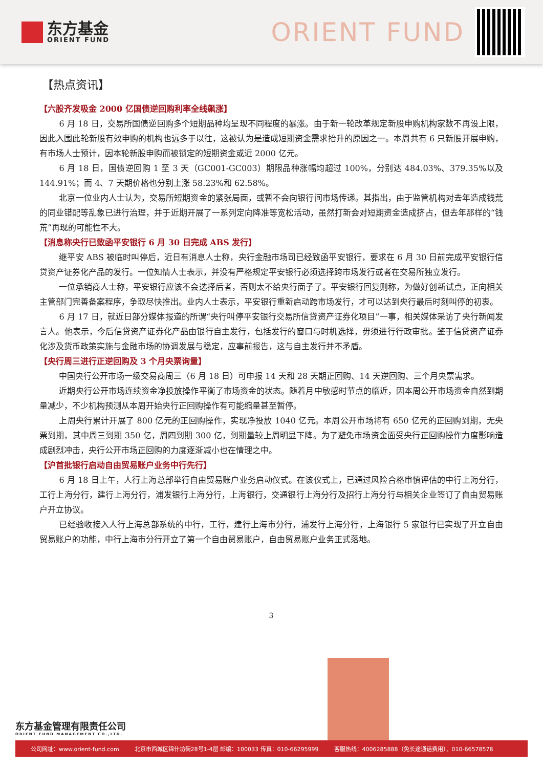东方基金
ORIENT FUND
ORIENT FUND
【热点资讯】
【六股齐发吸金 2000 亿国债逆回购利率全线飙涨】
6 月 18 日，交易所国债逆回购多个短期品种均呈现不同程度的暴涨。由于新一轮改革规定新股申购机构家数不再设上限，因此入围此轮新股有效申购的机构也远多于以往，这被认为是造成短期资金需求抬升的原因之一。本周共有 6 只新股开展申购，有市场人士预计，因本轮新股申购而被锁定的短期资金或近 2000 亿元。
6 月 18 日，国债逆回购 1 至 3 天（GC001-GC003）期限品种涨幅均超过 100%，分别达 484.03%、379.35%以及 144.91%；而 4、7 天期价格也分别上涨 58.23%和 62.58%。
北京一位业内人士认为，交易所短期资金的紧张局面，或暂不会向银行间市场传递。其指出，由于监管机构对去年造成钱荒的同业错配等乱象已进行治理，并于近期开展了一系列定向降准等宽松活动，虽然打新会对短期资金造成挤占，但去年那样的“钱荒”再现的可能性不大。
【消息称央行已致函平安银行 6 月 30 日完成 ABS 发行】
继平安 ABS 被临时叫停后，近日有消息人士称，央行金融市场司已经致函平安银行，要求在 6 月 30 日前完成平安银行信贷资产证券化产品的发行。一位知情人士表示，并没有严格规定平安银行必须选择跨市场发行或者在交易所独立发行。
一位承销商人士称，平安银行应该不会选择后者，否则太不给央行面子了。平安银行回复则称，为做好创新试点，正向相关主管部门完善备案程序，争取尽快推出。业内人士表示，平安银行重新启动跨市场发行，才可以达到央行最后时刻叫停的初衷。
6 月 17 日，就近日部分媒体报道的所谓“央行叫停平安银行交易所信贷资产证券化项目”一事，相关媒体采访了央行新闻发言人。他表示，今后信贷资产证券化产品由银行自主发行，包括发行的窗口与时机选择，毋须进行行政审批。鉴于信贷资产证券化涉及货币政策实施与金融市场的协调发展与稳定，应事前报告，这与自主发行并不矛盾。
【央行周三进行正逆回购及 3 个月央票询量】
中国央行公开市场一级交易商周三（6 月 18 日）可申报 14 天和 28 天期正回购、14 天逆回购、三个月央票需求。
近期央行公开市场连续资金净投放操作平衡了市场资金的状态。随着月中敏感时节点的临近，因本周公开市场资金自然到期量减少，不少机构预测从本周开始央行正回购操作有可能缩量甚至暂停。
上周央行累计开展了 800 亿元的正回购操作，实现净投放 1040 亿元。本周公开市场将有 650 亿元的正回购到期，无央票到期，其中周三到期 350 亿，周四到期 300 亿，到期量较上周明显下降。为了避免市场资金面受央行正回购操作力度影响造成剧烈冲击，央行公开市场正回购的力度逐渐减小也在情理之中。
【沪首批银行启动自由贸易账户业务中行先行】
6 月 18 日上午，人行上海总部举行自由贸易账户业务启动仪式。在该仪式上，已通过风险合格审慎评估的中行上海分行，工行上海分行，建行上海分行，浦发银行上海分行，上海银行，交通银行上海分行及招行上海分行与相关企业签订了自由贸易账户开立协议。
已经验收接入人行上海总部系统的中行，工行，建行上海市分行，浦发行上海分行，上海银行 5 家银行已实现了开立自由贸易账户的功能，中行上海市分行开立了第一个自由贸易账户，自由贸易账户业务正式落地。
3
东方基金管理有限责任公司
ORIENT FUND MANAGEMENT CO.,LTD.
公司网址：www.orient-fund.com 北京市西城区锦什坊街28号1-4层 邮编：100033 传真：010-66295999 客服热线：4006285888（免长途通话费用）、010-66578578